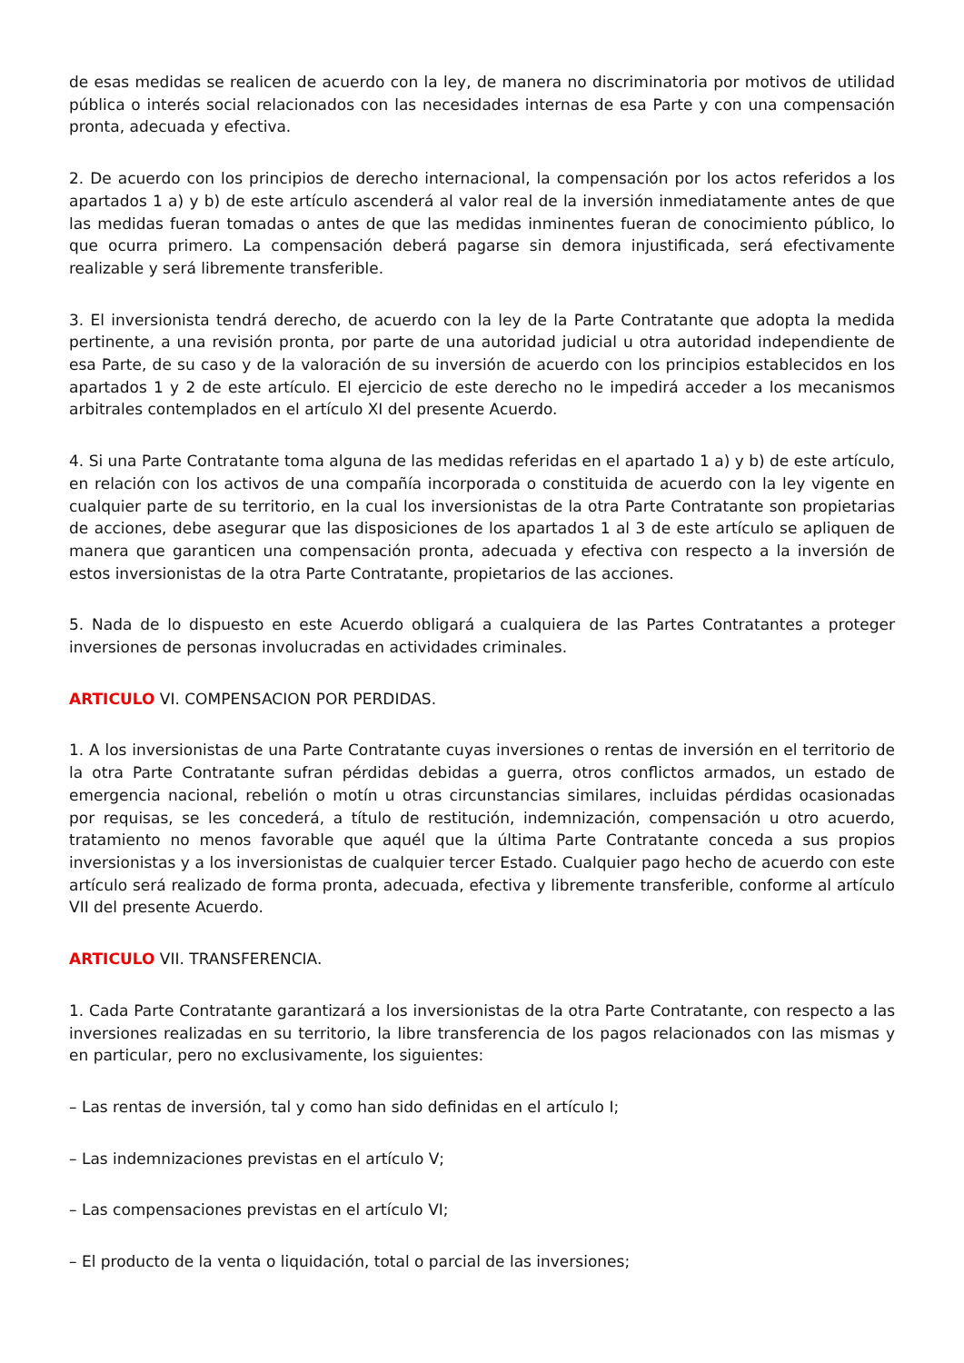de esas medidas se realicen de acuerdo con la ley, de manera no discriminatoria por motivos de utilidad pública o interés social relacionados con las necesidades internas de esa Parte y con una compensación pronta, adecuada y efectiva.
2. De acuerdo con los principios de derecho internacional, la compensación por los actos referidos a los apartados 1 a) y b) de este artículo ascenderá al valor real de la inversión inmediatamente antes de que las medidas fueran tomadas o antes de que las medidas inminentes fueran de conocimiento público, lo que ocurra primero. La compensación deberá pagarse sin demora injustificada, será efectivamente realizable y será libremente transferible.
3. El inversionista tendrá derecho, de acuerdo con la ley de la Parte Contratante que adopta la medida pertinente, a una revisión pronta, por parte de una autoridad judicial u otra autoridad independiente de esa Parte, de su caso y de la valoración de su inversión de acuerdo con los principios establecidos en los apartados 1 y 2 de este artículo. El ejercicio de este derecho no le impedirá acceder a los mecanismos arbitrales contemplados en el artículo XI del presente Acuerdo.
4. Si una Parte Contratante toma alguna de las medidas referidas en el apartado 1 a) y b) de este artículo, en relación con los activos de una compañía incorporada o constituida de acuerdo con la ley vigente en cualquier parte de su territorio, en la cual los inversionistas de la otra Parte Contratante son propietarias de acciones, debe asegurar que las disposiciones de los apartados 1 al 3 de este artículo se apliquen de manera que garanticen una compensación pronta, adecuada y efectiva con respecto a la inversión de estos inversionistas de la otra Parte Contratante, propietarios de las acciones.
5. Nada de lo dispuesto en este Acuerdo obligará a cualquiera de las Partes Contratantes a proteger inversiones de personas involucradas en actividades criminales.
ARTICULO VI. COMPENSACION POR PERDIDAS.
1. A los inversionistas de una Parte Contratante cuyas inversiones o rentas de inversión en el territorio de la otra Parte Contratante sufran pérdidas debidas a guerra, otros conflictos armados, un estado de emergencia nacional, rebelión o motín u otras circunstancias similares, incluidas pérdidas ocasionadas por requisas, se les concederá, a título de restitución, indemnización, compensación u otro acuerdo, tratamiento no menos favorable que aquél que la última Parte Contratante conceda a sus propios inversionistas y a los inversionistas de cualquier tercer Estado. Cualquier pago hecho de acuerdo con este artículo será realizado de forma pronta, adecuada, efectiva y libremente transferible, conforme al artículo VII del presente Acuerdo.
ARTICULO VII. TRANSFERENCIA.
1. Cada Parte Contratante garantizará a los inversionistas de la otra Parte Contratante, con respecto a las inversiones realizadas en su territorio, la libre transferencia de los pagos relacionados con las mismas y en particular, pero no exclusivamente, los siguientes:
– Las rentas de inversión, tal y como han sido definidas en el artículo I;
– Las indemnizaciones previstas en el artículo V;
– Las compensaciones previstas en el artículo VI;
– El producto de la venta o liquidación, total o parcial de las inversiones;